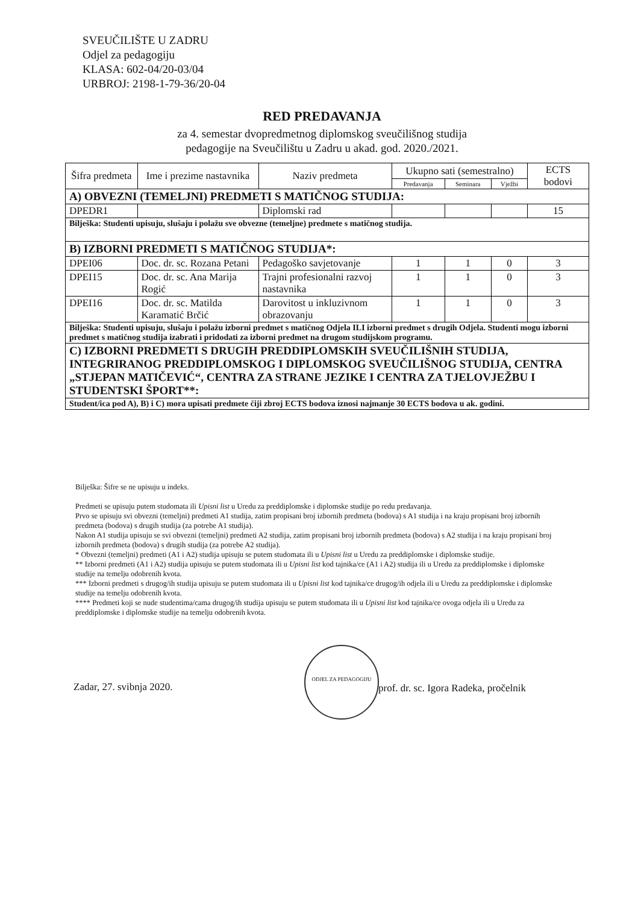SVEUČILIŠTE U ZADRU
Odjel za pedagogiju
KLASA: 602-04/20-03/04
URBROJ: 2198-1-79-36/20-04
RED PREDAVANJA
za 4. semestar dvopredmetnog diplomskog sveučilišnog studija
pedagogije na Sveučilištu u Zadru u akad. god. 2020./2021.
| Šifra predmeta | Ime i prezime nastavnika | Naziv predmeta | Ukupno sati (semestralno) | | | ECTS bodovi |
| --- | --- | --- | --- | --- | --- | --- |
| | | | Predavanja | Seminara | Vježbi | |
| A) OBVEZNI (TEMELJNI) PREDMETI S MATIČNOG STUDIJA: | | | | | | |
| DPEDR1 | | Diplomski rad | | | | 15 |
| Bilješka: Studenti upisuju, slušaju i polažu sve obvezne (temeljne) predmete s matičnog studija. | | | | | | |
| B) IZBORNI PREDMETI S MATIČNOG STUDIJA*: | | | | | | |
| DPEI06 | Doc. dr. sc. Rozana Petani | Pedagoško savjetovanje | 1 | 1 | 0 | 3 |
| DPEI15 | Doc. dr. sc. Ana Marija Rogić | Trajni profesionalni razvoj nastavnika | 1 | 1 | 0 | 3 |
| DPEI16 | Doc. dr. sc. Matilda Karamatić Brčić | Darovitost u inkluzivnom obrazovanju | 1 | 1 | 0 | 3 |
| Bilješka: Studenti upisuju, slušaju i polažu izborni predmet s matičnog Odjela ILI izborni predmet s drugih Odjela. Studenti mogu izborni predmet s matičnog studija izabrati i pridodati za izborni predmet na drugom studijskom programu. | | | | | | |
| C) IZBORNI PREDMETI S DRUGIH PREDDIPLOMSKIH SVEUČILIŠNIH STUDIJA, INTEGRIRANOG PREDDIPLOMSKOG I DIPLOMSKOG SVEUČILIŠNOG STUDIJA, CENTRA „STJEPAN MATIČEVIĆ“, CENTRA ZA STRANE JEZIKE I CENTRA ZA TJELOVJEŽBU I STUDENTSKI ŠPORT**: | | | | | | |
| Student/ica pod A), B) i C) mora upisati predmete čiji zbroj ECTS bodova iznosi najmanje 30 ECTS bodova u ak. godini. | | | | | | |
Bilješka: Šifre se ne upisuju u indeks.
Predmeti se upisuju putem studomata ili Upisni list u Uredu za preddiplomske i diplomske studije po redu predavanja.
Prvo se upisuju svi obvezni (temeljni) predmeti A1 studija, zatim propisani broj izbornih predmeta (bodova) s A1 studija i na kraju propisani broj izbornih predmeta (bodova) s drugih studija (za potrebe A1 studija).
Nakon A1 studija upisuju se svi obvezni (temeljni) predmeti A2 studija, zatim propisani broj izbornih predmeta (bodova) s A2 studija i na kraju propisani broj izbornih predmeta (bodova) s drugih studija (za potrebe A2 studija).
* Obvezni (temeljni) predmeti (A1 i A2) studija upisuju se putem studomata ili u Upisni list u Uredu za preddiplomske i diplomske studije.
** Izborni predmeti (A1 i A2) studija upisuju se putem studomata ili u Upisni list kod tajnika/ce (A1 i A2) studija ili u Uredu za preddiplomske i diplomske studije na temelju odobrenih kvota.
*** Izborni predmeti s drugog/ih studija upisuju se putem studomata ili u Upisni list kod tajnika/ce drugog/ih odjela ili u Uredu za preddiplomske i diplomske studije na temelju odobrenih kvota.
**** Predmeti koji se nude studentima/cama drugog/ih studija upisuju se putem studomata ili u Upisni list kod tajnika/ce ovoga odjela ili u Uredu za preddiplomske i diplomske studije na temelju odobrenih kvota.
ODJEL ZA PEDAGOGIJU
Zadar, 27. svibnja 2020.
prof. dr. sc. Igora Radeka, pročelnik